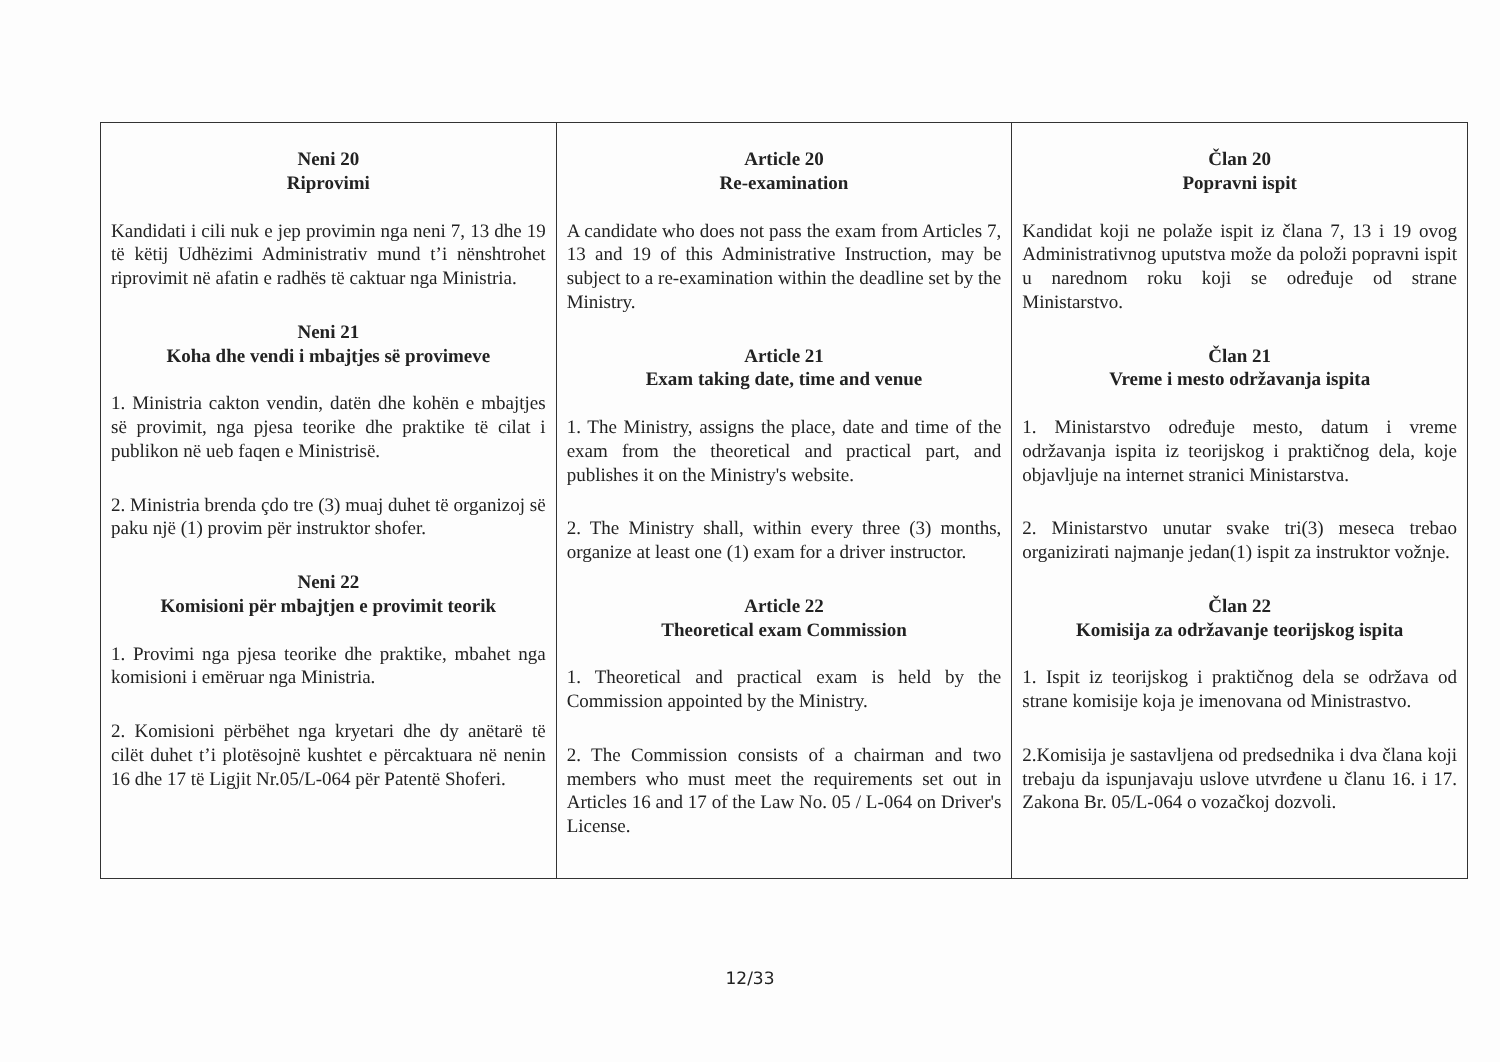| Neni 20 Riprovimi Kandidati i cili nuk e jep provimin nga neni 7, 13 dhe 19 të këtij Udhëzimi Administrativ mund t’i nënshtrohet riprovimit në afatin e radhës të caktuar nga Ministria. Neni 21 Koha dhe vendi i mbajtjes së provimeve 1. Ministria cakton vendin, datën dhe kohën e mbajtjes së provimit, nga pjesa teorike dhe praktike të cilat i publikon në ueb faqen e Ministrisë. 2. Ministria brenda çdo tre (3) muaj duhet të organizoj së paku një (1) provim për instruktor shofer. Neni 22 Komisioni për mbajtjen e provimit teorik 1. Provimi nga pjesa teorike dhe praktike, mbahet nga komisioni i emëruar nga Ministria. 2. Komisioni përbëhet nga kryetari dhe dy anëtarë të cilët duhet t’i plotësojnë kushtet e përcaktuara në nenin 16 dhe 17 të Ligjit Nr.05/L-064 për Patentë Shoferi. | Article 20 Re-examination A candidate who does not pass the exam from Articles 7, 13 and 19 of this Administrative Instruction, may be subject to a re-examination within the deadline set by the Ministry. Article 21 Exam taking date, time and venue 1. The Ministry, assigns the place, date and time of the exam from the theoretical and practical part, and publishes it on the Ministry's website. 2. The Ministry shall, within every three (3) months, organize at least one (1) exam for a driver instructor. Article 22 Theoretical exam Commission 1. Theoretical and practical exam is held by the Commission appointed by the Ministry. 2. The Commission consists of a chairman and two members who must meet the requirements set out in Articles 16 and 17 of the Law No. 05 / L-064 on Driver's License. | Član 20 Popravni ispit Kandidat koji ne polaže ispit iz člana 7, 13 i 19 ovog Administrativnog uputstva može da položi popravni ispit u narednom roku koji se određuje od strane Ministarstvo. Član 21 Vreme i mesto održavanja ispita 1. Ministarstvo određuje mesto, datum i vreme održavanja ispita iz teorijskog i praktičnog dela, koje objavljuje na internet stranici Ministarstva. 2. Ministarstvo unutar svake tri(3) meseca trebao organizirati najmanje jedan(1) ispit za instruktor vožnje. Član 22 Komisija za održavanje teorijskog ispita 1. Ispit iz teorijskog i praktičnog dela se održava od strane komisije koja je imenovana od Ministrastvo. 2.Komisija je sastavljena od predsednika i dva člana koji trebaju da ispunjavaju uslove utvrđene u članu 16. i 17. Zakona Br. 05/L-064 o vozačkoj dozvoli. |
12/33